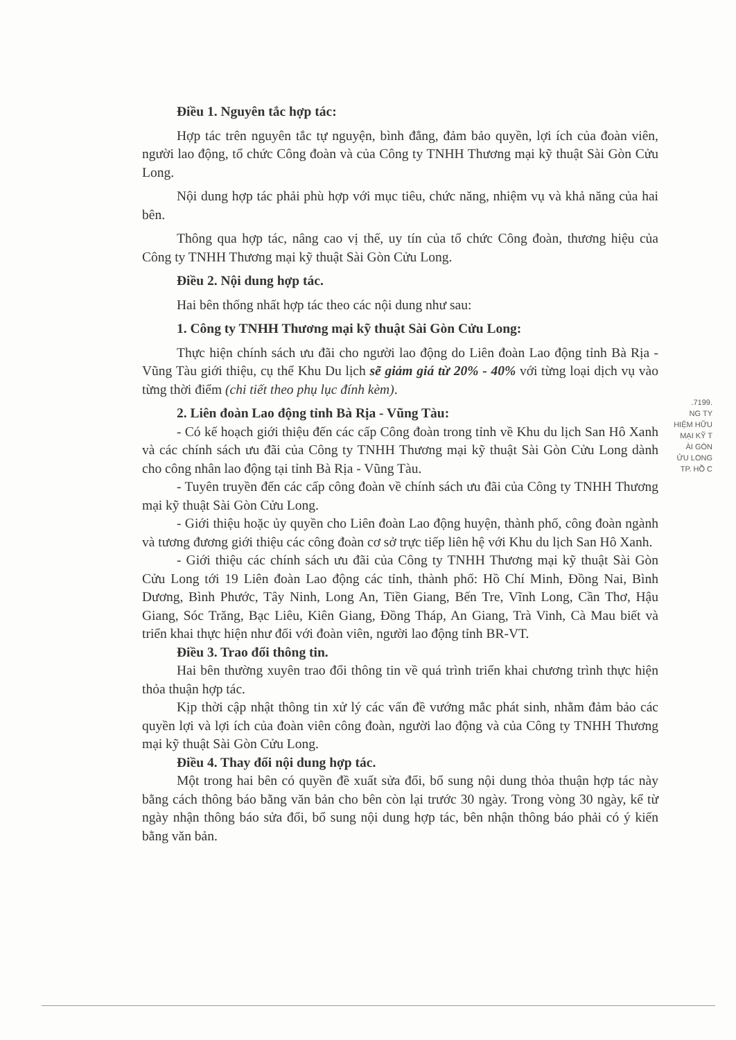Điều 1. Nguyên tắc hợp tác:
Hợp tác trên nguyên tắc tự nguyện, bình đẳng, đảm bảo quyền, lợi ích của đoàn viên, người lao động, tổ chức Công đoàn và của Công ty TNHH Thương mại kỹ thuật Sài Gòn Cửu Long.
Nội dung hợp tác phải phù hợp với mục tiêu, chức năng, nhiệm vụ và khả năng của hai bên.
Thông qua hợp tác, nâng cao vị thế, uy tín của tổ chức Công đoàn, thương hiệu của Công ty TNHH Thương mại kỹ thuật Sài Gòn Cửu Long.
Điều 2. Nội dung hợp tác.
Hai bên thống nhất hợp tác theo các nội dung như sau:
1. Công ty TNHH Thương mại kỹ thuật Sài Gòn Cửu Long:
Thực hiện chính sách ưu đãi cho người lao động do Liên đoàn Lao động tỉnh Bà Rịa - Vũng Tàu giới thiệu, cụ thể Khu Du lịch sẽ giảm giá từ 20% - 40% với từng loại dịch vụ vào từng thời điểm (chi tiết theo phụ lục đính kèm).
2. Liên đoàn Lao động tỉnh Bà Rịa - Vũng Tàu:
- Có kế hoạch giới thiệu đến các cấp Công đoàn trong tỉnh về Khu du lịch San Hô Xanh và các chính sách ưu đãi của Công ty TNHH Thương mại kỹ thuật Sài Gòn Cửu Long dành cho công nhân lao động tại tỉnh Bà Rịa - Vũng Tàu.
- Tuyên truyền đến các cấp công đoàn về chính sách ưu đãi của Công ty TNHH Thương mại kỹ thuật Sài Gòn Cửu Long.
- Giới thiệu hoặc ủy quyền cho Liên đoàn Lao động huyện, thành phố, công đoàn ngành và tương đương giới thiệu các công đoàn cơ sở trực tiếp liên hệ với Khu du lịch San Hô Xanh.
- Giới thiệu các chính sách ưu đãi của Công ty TNHH Thương mại kỹ thuật Sài Gòn Cửu Long tới 19 Liên đoàn Lao động các tỉnh, thành phố: Hồ Chí Minh, Đồng Nai, Bình Dương, Bình Phước, Tây Ninh, Long An, Tiền Giang, Bến Tre, Vĩnh Long, Cần Thơ, Hậu Giang, Sóc Trăng, Bạc Liêu, Kiên Giang, Đồng Tháp, An Giang, Trà Vinh, Cà Mau biết và triển khai thực hiện như đối với đoàn viên, người lao động tỉnh BR-VT.
Điều 3. Trao đổi thông tin.
Hai bên thường xuyên trao đổi thông tin về quá trình triển khai chương trình thực hiện thỏa thuận hợp tác.
Kịp thời cập nhật thông tin xử lý các vấn đề vướng mắc phát sinh, nhằm đảm bảo các quyền lợi và lợi ích của đoàn viên công đoàn, người lao động và của Công ty TNHH Thương mại kỹ thuật Sài Gòn Cửu Long.
Điều 4. Thay đổi nội dung hợp tác.
Một trong hai bên có quyền đề xuất sửa đổi, bổ sung nội dung thỏa thuận hợp tác này bằng cách thông báo bằng văn bản cho bên còn lại trước 30 ngày. Trong vòng 30 ngày, kể từ ngày nhận thông báo sửa đổi, bổ sung nội dung hợp tác, bên nhận thông báo phải có ý kiến bằng văn bản.
.7199.
NG TY
HIỆM HỮU
MẠI KỸ T
ÀI GÒN
ỬU LONG
TP. HỒ C